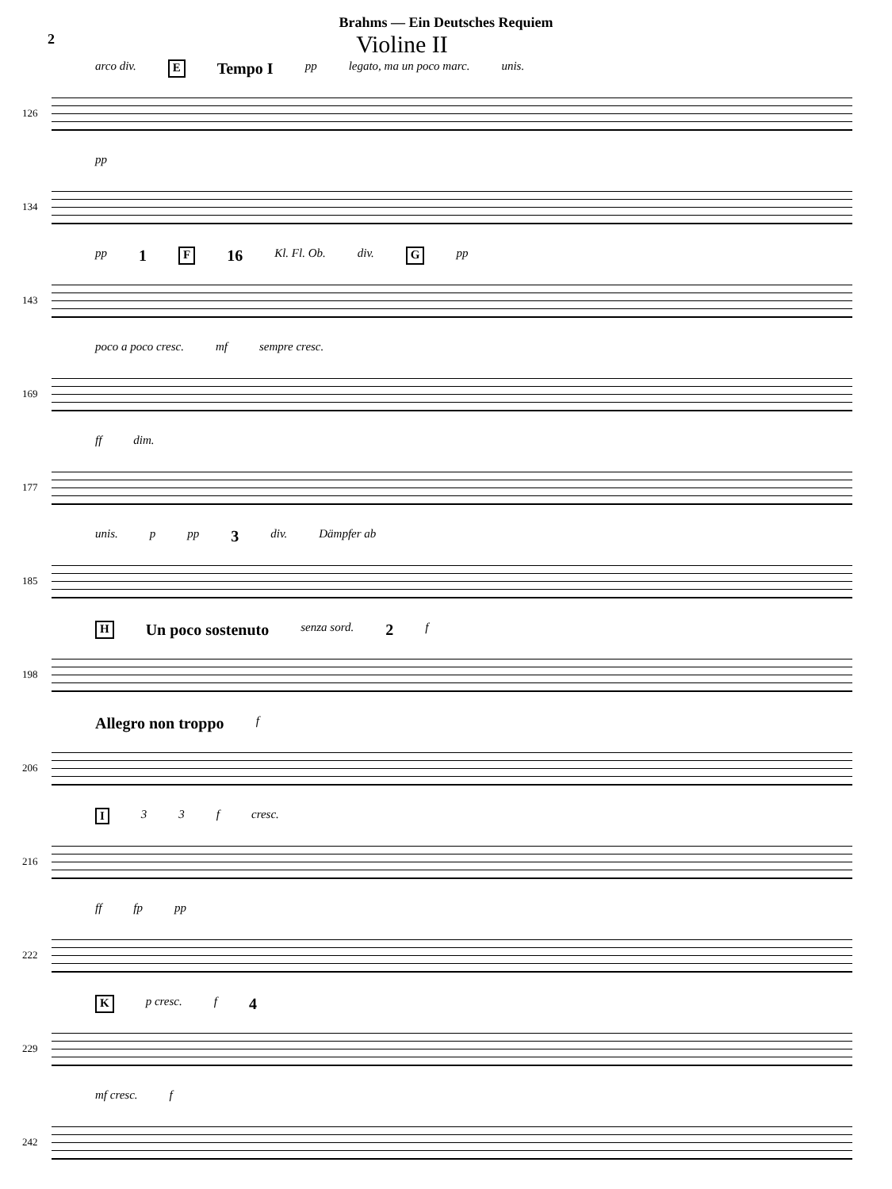Brahms — Ein Deutsches Requiem
2 Violine II
arco div. E Tempo I pp legato, ma un poco marc. unis.
126
pp
134
pp 1 F 16 Kl. Fl. Ob. div. G pp
143
poco a poco cresc. mf sempre cresc.
169
ff dim.
177
unis. p pp 3 div. Dämpfer ab
185
H Un poco sostenuto senza sord. 2 f
198
Allegro non troppo f
206
I 3 3 f cresc.
216
ff fp pp
222
Kp cresc. f 4
229
mf cresc. f
242